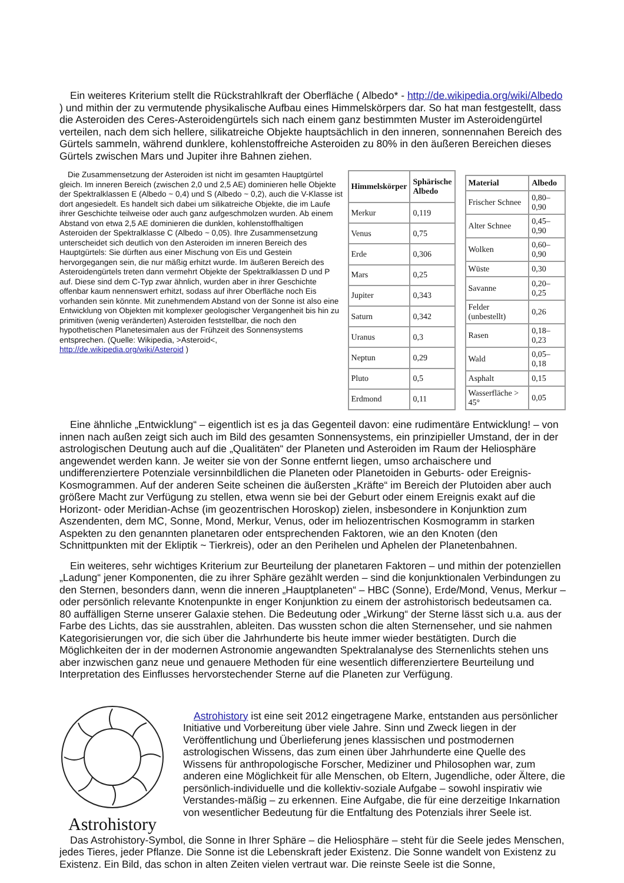Ein weiteres Kriterium stellt die Rückstrahlkraft der Oberfläche ( Albedo* - http://de.wikipedia.org/wiki/Albedo ) und mithin der zu vermutende physikalische Aufbau eines Himmelskörpers dar. So hat man festgestellt, dass die Asteroiden des Ceres-Asteroidengürtels sich nach einem ganz bestimmten Muster im Asteroidengürtel verteilen, nach dem sich hellere, silikatreiche Objekte hauptsächlich in den inneren, sonnennahen Bereich des Gürtels sammeln, während dunklere, kohlenstoffreiche Asteroiden zu 80% in den äußeren Bereichen dieses Gürtels zwischen Mars und Jupiter ihre Bahnen ziehen.
Die Zusammensetzung der Asteroiden ist nicht im gesamten Hauptgürtel gleich. Im inneren Bereich (zwischen 2,0 und 2,5 AE) dominieren helle Objekte der Spektralklassen E (Albedo ~ 0,4) und S (Albedo ~ 0,2), auch die V-Klasse ist dort angesiedelt. Es handelt sich dabei um silikatreiche Objekte, die im Laufe ihrer Geschichte teilweise oder auch ganz aufgeschmolzen wurden. Ab einem Abstand von etwa 2,5 AE dominieren die dunklen, kohlenstoffhaltigen Asteroiden der Spektralklasse C (Albedo ~ 0,05). Ihre Zusammensetzung unterscheidet sich deutlich von den Asteroiden im inneren Bereich des Hauptgürtels: Sie dürften aus einer Mischung von Eis und Gestein hervorgegangen sein, die nur mäßig erhitzt wurde. Im äußeren Bereich des Asteroidengürtels treten dann vermehrt Objekte der Spektralklassen D und P auf. Diese sind dem C-Typ zwar ähnlich, wurden aber in ihrer Geschichte offenbar kaum nennenswert erhitzt, sodass auf ihrer Oberfläche noch Eis vorhanden sein könnte. Mit zunehmendem Abstand von der Sonne ist also eine Entwicklung von Objekten mit komplexer geologischer Vergangenheit bis hin zu primitiven (wenig veränderten) Asteroiden feststellbar, die noch den hypothetischen Planetesimalen aus der Frühzeit des Sonnensystems entsprechen. (Quelle: Wikipedia, >Asteroid<, http://de.wikipedia.org/wiki/Asteroid )
| Himmelskörper | Sphärische Albedo |
| --- | --- |
| Merkur | 0,119 |
| Venus | 0,75 |
| Erde | 0,306 |
| Mars | 0,25 |
| Jupiter | 0,343 |
| Saturn | 0,342 |
| Uranus | 0,3 |
| Neptun | 0,29 |
| Pluto | 0,5 |
| Erdmond | 0,11 |
| Material | Albedo |
| --- | --- |
| Frischer Schnee | 0,80–0,90 |
| Alter Schnee | 0,45–0,90 |
| Wolken | 0,60–0,90 |
| Wüste | 0,30 |
| Savanne | 0,20–0,25 |
| Felder (unbestellt) | 0,26 |
| Rasen | 0,18–0,23 |
| Wald | 0,05–0,18 |
| Asphalt | 0,15 |
| Wasserfläche > 45° | 0,05 |
Eine ähnliche „Entwicklung“ – eigentlich ist es ja das Gegenteil davon: eine rudimentäre Entwicklung! – von innen nach außen zeigt sich auch im Bild des gesamten Sonnensystems, ein prinzipieller Umstand, der in der astrologischen Deutung auch auf die „Qualitäten“ der Planeten und Asteroiden im Raum der Heliosphäre angewendet werden kann. Je weiter sie von der Sonne entfernt liegen, umso archaischere und undifferenziertere Potenziale versinnbildlichen die Planeten oder Planetoiden in Geburts- oder Ereignis-Kosmogrammen. Auf der anderen Seite scheinen die äußersten „Kräfte“ im Bereich der Plutoiden aber auch größere Macht zur Verfügung zu stellen, etwa wenn sie bei der Geburt oder einem Ereignis exakt auf die Horizont- oder Meridian-Achse (im geozentrischen Horoskop) zielen, insbesondere in Konjunktion zum Aszendenten, dem MC, Sonne, Mond, Merkur, Venus, oder im heliozentrischen Kosmogramm in starken Aspekten zu den genannten planetaren oder entsprechenden Faktoren, wie an den Knoten (den Schnittpunkten mit der Ekliptik ~ Tierkreis), oder an den Perihelen und Aphelen der Planetenbahnen.
Ein weiteres, sehr wichtiges Kriterium zur Beurteilung der planetaren Faktoren – und mithin der potenziellen „Ladung“ jener Komponenten, die zu ihrer Sphäre gezählt werden – sind die konjunktionalen Verbindungen zu den Sternen, besonders dann, wenn die inneren „Hauptplaneten“ – HBC (Sonne), Erde/Mond, Venus, Merkur – oder persönlich relevante Knotenpunkte in enger Konjunktion zu einem der astrohistorisch bedeutsamen ca. 80 auffälligen Sterne unserer Galaxie stehen. Die Bedeutung oder „Wirkung“ der Sterne lässt sich u.a. aus der Farbe des Lichts, das sie ausstrahlen, ableiten. Das wussten schon die alten Sternenseher, und sie nahmen Kategorisierungen vor, die sich über die Jahrhunderte bis heute immer wieder bestätigten. Durch die Möglichkeiten der in der modernen Astronomie angewandten Spektralanalyse des Sternenlichts stehen uns aber inzwischen ganz neue und genauere Methoden für eine wesentlich differenziertere Beurteilung und Interpretation des Einflusses hervorstechender Sterne auf die Planeten zur Verfügung.
Astrohistory
Astrohistory ist eine seit 2012 eingetragene Marke, entstanden aus persönlicher Initiative und Vorbereitung über viele Jahre. Sinn und Zweck liegen in der Veröffentlichung und Überlieferung jenes klassischen und postmodernen astrologischen Wissens, das zum einen über Jahrhunderte eine Quelle des Wissens für anthropologische Forscher, Mediziner und Philosophen war, zum anderen eine Möglichkeit für alle Menschen, ob Eltern, Jugendliche, oder Ältere, die persönlich-individuelle und die kollektiv-soziale Aufgabe – sowohl inspirativ wie Verstandes-mäßig – zu erkennen. Eine Aufgabe, die für eine derzeitige Inkarnation von wesentlicher Bedeutung für die Entfaltung des Potenzials ihrer Seele ist.
Das Astrohistory-Symbol, die Sonne in Ihrer Sphäre – die Heliosphäre – steht für die Seele jedes Menschen, jedes Tieres, jeder Pflanze. Die Sonne ist die Lebenskraft jeder Existenz. Die Sonne wandelt von Existenz zu Existenz. Ein Bild, das schon in alten Zeiten vielen vertraut war. Die reinste Seele ist die Sonne,